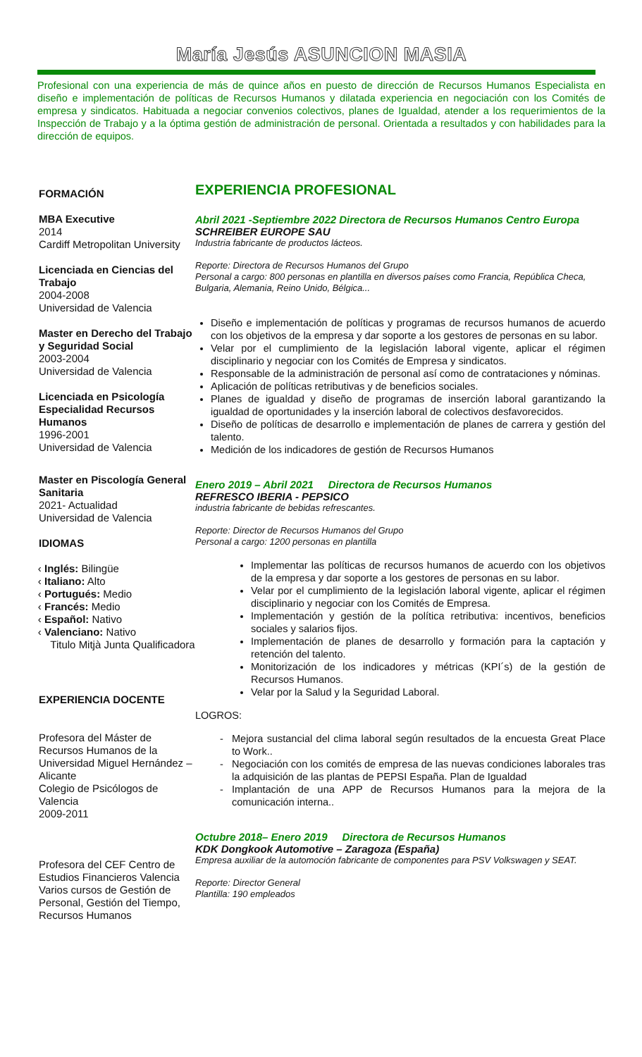María Jesús ASUNCION MASIA
Profesional con una experiencia de más de quince años en puesto de dirección de Recursos Humanos Especialista en diseño e implementación de políticas de Recursos Humanos y dilatada experiencia en negociación con los Comités de empresa y sindicatos. Habituada a negociar convenios colectivos, planes de Igualdad, atender a los requerimientos de la Inspección de Trabajo y a la óptima gestión de administración de personal. Orientada a resultados y con habilidades para la dirección de equipos.
FORMACIÓN
MBA Executive
2014
Cardiff Metropolitan University
Licenciada en Ciencias del Trabajo
2004-2008
Universidad de Valencia
Master en Derecho del Trabajo y Seguridad Social
2003-2004
Universidad de Valencia
Licenciada en Psicología Especialidad Recursos Humanos
1996-2001
Universidad de Valencia
Master en Piscología General Sanitaria
2021- Actualidad
Universidad de Valencia
IDIOMAS
Inglés: Bilingüe
Italiano: Alto
Portugués: Medio
Francés: Medio
Español: Nativo
Valenciano: Nativo
Titulo Mitjà Junta Qualificadora
EXPERIENCIA DOCENTE
Profesora del Máster de Recursos Humanos de la Universidad Miguel Hernández – Alicante
Colegio de Psicólogos de Valencia
2009-2011
Profesora del CEF Centro de Estudios Financieros Valencia
Varios cursos de Gestión de Personal, Gestión del Tiempo, Recursos Humanos
EXPERIENCIA PROFESIONAL
Abril 2021 -Septiembre 2022 Directora de Recursos Humanos Centro Europa
SCHREIBER EUROPE SAU
Industria fabricante de productos lácteos.
Reporte: Directora de Recursos Humanos del Grupo
Personal a cargo: 800 personas en plantilla en diversos países como Francia, República Checa, Bulgaria, Alemania, Reino Unido, Bélgica...
Diseño e implementación de políticas y programas de recursos humanos de acuerdo con los objetivos de la empresa y dar soporte a los gestores de personas en su labor.
Velar por el cumplimiento de la legislación laboral vigente, aplicar el régimen disciplinario y negociar con los Comités de Empresa y sindicatos.
Responsable de la administración de personal así como de contrataciones y nóminas.
Aplicación de políticas retributivas y de beneficios sociales.
Planes de igualdad y diseño de programas de inserción laboral garantizando la igualdad de oportunidades y la inserción laboral de colectivos desfavorecidos.
Diseño de políticas de desarrollo e implementación de planes de carrera y gestión del talento.
Medición de los indicadores de gestión de Recursos Humanos
Enero 2019 – Abril 2021 Directora de Recursos Humanos
REFRESCO IBERIA - PEPSICO
industria fabricante de bebidas refrescantes.
Reporte: Director de Recursos Humanos del Grupo
Personal a cargo: 1200 personas en plantilla
Implementar las políticas de recursos humanos de acuerdo con los objetivos de la empresa y dar soporte a los gestores de personas en su labor.
Velar por el cumplimiento de la legislación laboral vigente, aplicar el régimen disciplinario y negociar con los Comités de Empresa.
Implementación y gestión de la política retributiva: incentivos, beneficios sociales y salarios fijos.
Implementación de planes de desarrollo y formación para la captación y retención del talento.
Monitorización de los indicadores y métricas (KPI´s) de la gestión de Recursos Humanos.
Velar por la Salud y la Seguridad Laboral.
LOGROS:
Mejora sustancial del clima laboral según resultados de la encuesta Great Place to Work..
Negociación con los comités de empresa de las nuevas condiciones laborales tras la adquisición de las plantas de PEPSI España. Plan de Igualdad
Implantación de una APP de Recursos Humanos para la mejora de la comunicación interna..
Octubre 2018– Enero 2019 Directora de Recursos Humanos
KDK Dongkook Automotive – Zaragoza (España)
Empresa auxiliar de la automoción fabricante de componentes para PSV Volkswagen y SEAT.
Reporte: Director General
Plantilla: 190 empleados